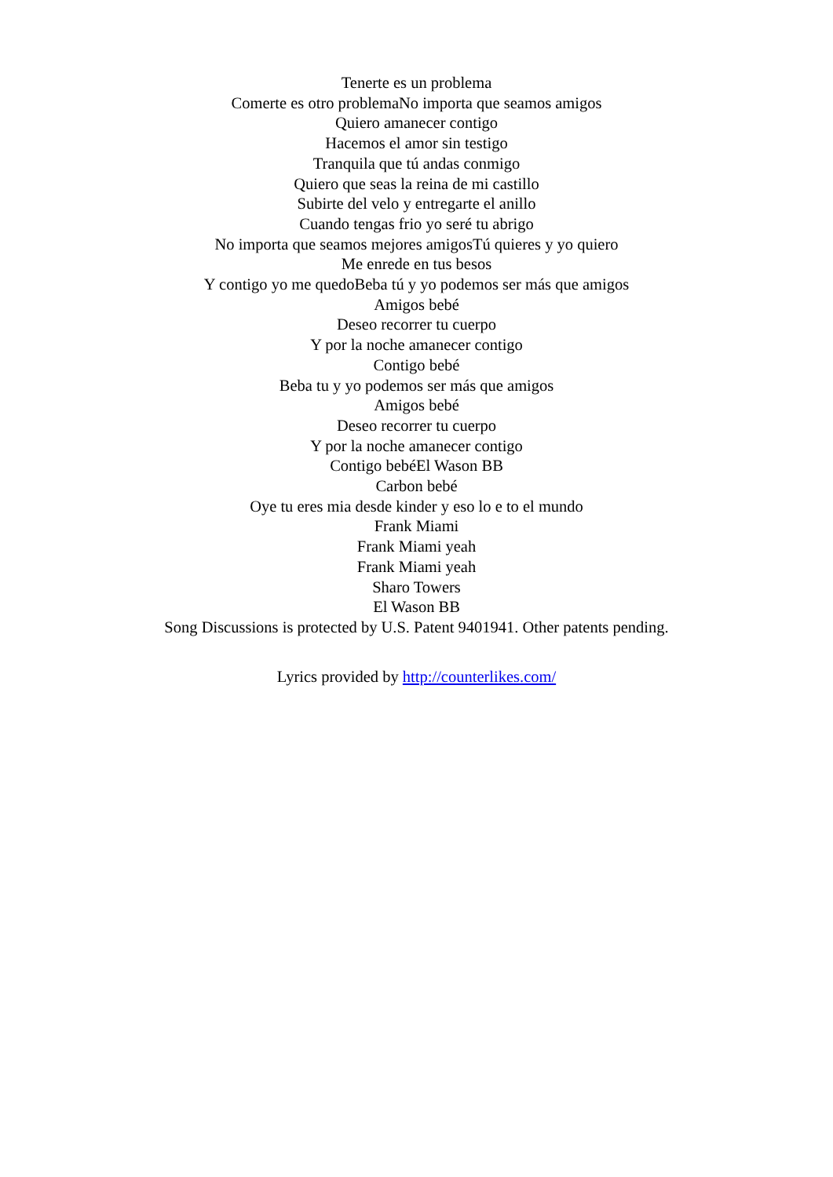Tenerte es un problema
Comerte es otro problemaNo importa que seamos amigos
Quiero amanecer contigo
Hacemos el amor sin testigo
Tranquila que tú andas conmigo
Quiero que seas la reina de mi castillo
Subirte del velo y entregarte el anillo
Cuando tengas frio yo seré tu abrigo
No importa que seamos mejores amigosTú quieres y yo quiero
Me enrede en tus besos
Y contigo yo me quedoBeba tú y yo podemos ser más que amigos
Amigos bebé
Deseo recorrer tu cuerpo
Y por la noche amanecer contigo
Contigo bebé
Beba tu y yo podemos ser más que amigos
Amigos bebé
Deseo recorrer tu cuerpo
Y por la noche amanecer contigo
Contigo bebéEl Wason BB
Carbon bebé
Oye tu eres mia desde kinder y eso lo e to el mundo
Frank Miami
Frank Miami yeah
Frank Miami yeah
Sharo Towers
El Wason BB
Song Discussions is protected by U.S. Patent 9401941. Other patents pending.
Lyrics provided by http://counterlikes.com/